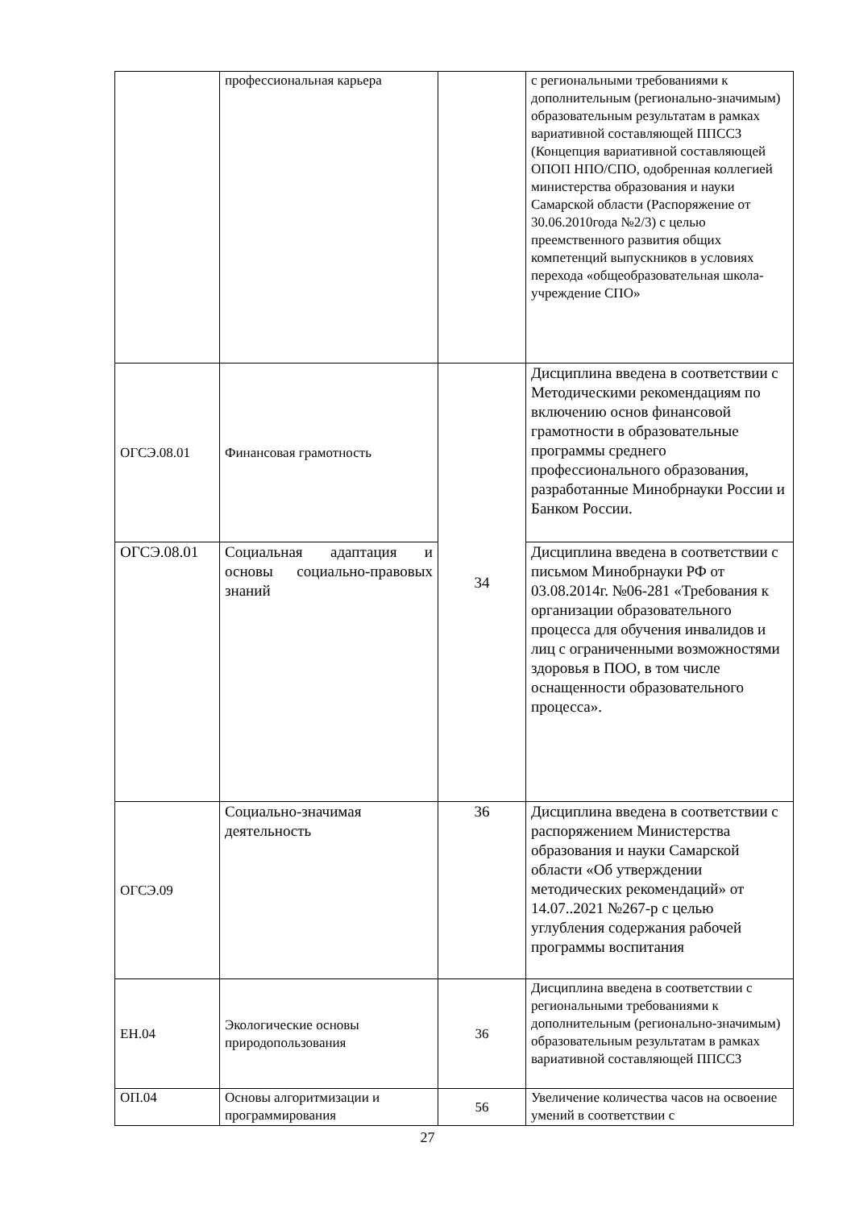| | профессиональная карьера | | с региональными требованиями к дополнительным (регионально-значимым) образовательным результатам в рамках вариативной составляющей ППССЗ (Концепция вариативной составляющей ОПОП НПО/СПО, одобренная коллегией министерства образования и науки Самарской области (Распоряжение от 30.06.2010года №2/3) с целью преемственного развития общих компетенций выпускников в условиях перехода «общеобразовательная школа-учреждение СПО» |
| ОГСЭ.08.01 | Финансовая грамотность | 34 | Дисциплина введена в соответствии с Методическими рекомендациям по включению основ финансовой грамотности в образовательные программы среднего профессионального образования, разработанные Минобрнауки России и Банком России. |
| ОГСЭ.08.01 | Социальная адаптация и основы социально-правовых знаний | | Дисциплина введена в соответствии с письмом Минобрнауки РФ от 03.08.2014г. №06-281 «Требования к организации образовательного процесса для обучения инвалидов и лиц с ограниченными возможностями здоровья в ПОО, в том числе оснащенности образовательного процесса». |
| ОГСЭ.09 | Социально-значимая деятельность | 36 | Дисциплина введена в соответствии с распоряжением Министерства образования и науки Самарской области «Об утверждении методических рекомендаций» от 14.07..2021 №267-р с целью углубления содержания рабочей программы воспитания |
| ЕН.04 | Экологические основы природопользования | 36 | Дисциплина введена в соответствии с региональными требованиями к дополнительным (регионально-значимым) образовательным результатам в рамках вариативной составляющей ППССЗ |
| ОП.04 | Основы алгоритмизации и программирования | 56 | Увеличение количества часов на освоение умений в соответствии с |
27